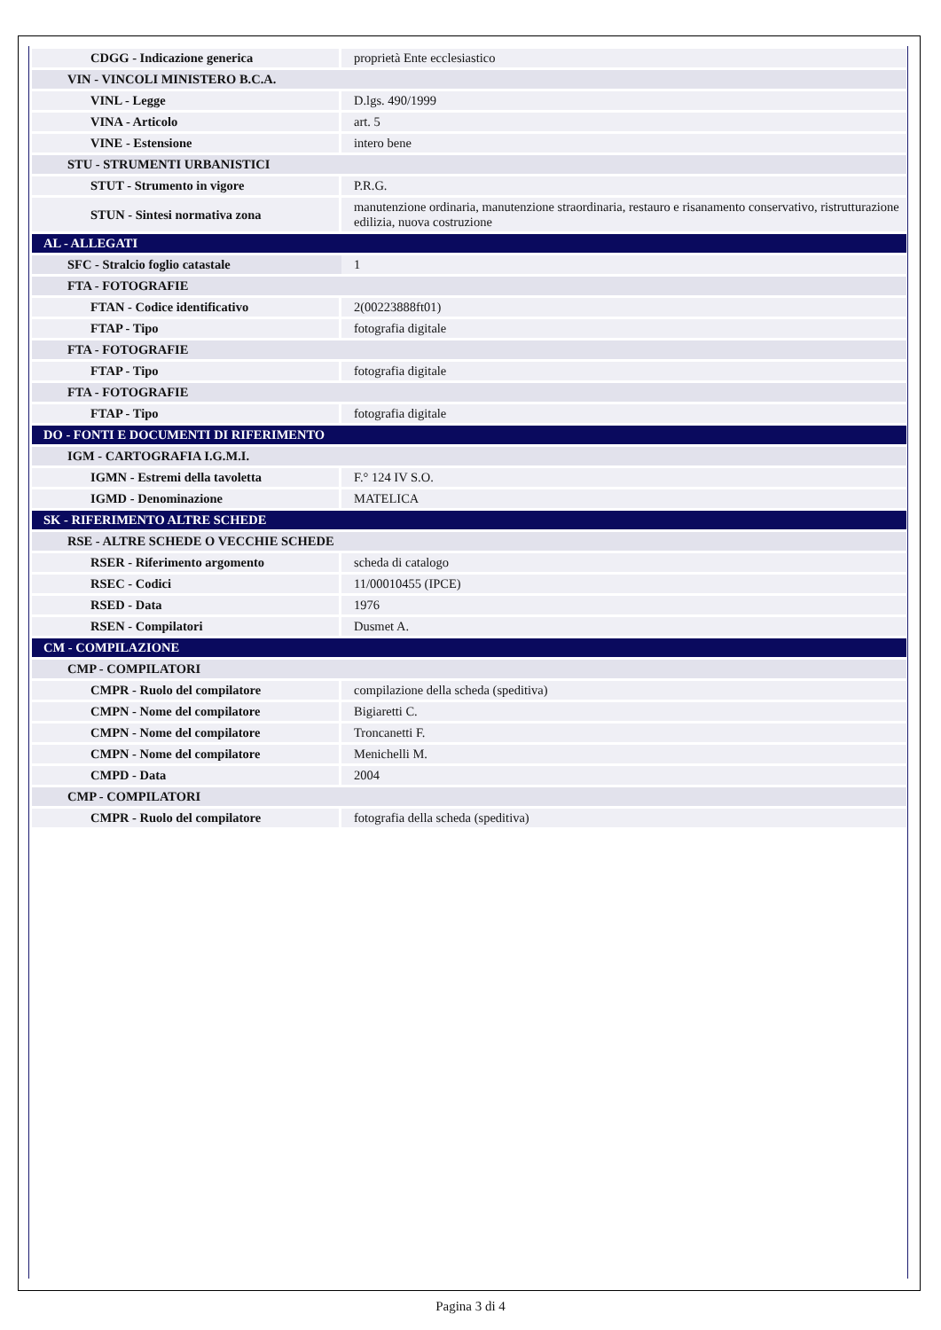| CDGG - Indicazione generica | proprietà Ente ecclesiastico |
| VIN - VINCOLI MINISTERO B.C.A. | |
| VINL - Legge | D.lgs. 490/1999 |
| VINA - Articolo | art. 5 |
| VINE - Estensione | intero bene |
| STU - STRUMENTI URBANISTICI | |
| STUT - Strumento in vigore | P.R.G. |
| STUN - Sintesi normativa zona | manutenzione ordinaria, manutenzione straordinaria, restauro e risanamento conservativo, ristrutturazione edilizia, nuova costruzione |
| AL - ALLEGATI | |
| SFC - Stralcio foglio catastale | 1 |
| FTA - FOTOGRAFIE | |
| FTAN - Codice identificativo | 2(00223888ft01) |
| FTAP - Tipo | fotografia digitale |
| FTA - FOTOGRAFIE | |
| FTAP - Tipo | fotografia digitale |
| FTA - FOTOGRAFIE | |
| FTAP - Tipo | fotografia digitale |
| DO - FONTI E DOCUMENTI DI RIFERIMENTO | |
| IGM - CARTOGRAFIA I.G.M.I. | |
| IGMN - Estremi della tavoletta | F.° 124 IV S.O. |
| IGMD - Denominazione | MATELICA |
| SK - RIFERIMENTO ALTRE SCHEDE | |
| RSE - ALTRE SCHEDE O VECCHIE SCHEDE | |
| RSER - Riferimento argomento | scheda di catalogo |
| RSEC - Codici | 11/00010455 (IPCE) |
| RSED - Data | 1976 |
| RSEN - Compilatori | Dusmet A. |
| CM - COMPILAZIONE | |
| CMP - COMPILATORI | |
| CMPR - Ruolo del compilatore | compilazione della scheda (speditiva) |
| CMPN - Nome del compilatore | Bigiaretti C. |
| CMPN - Nome del compilatore | Troncanetti F. |
| CMPN - Nome del compilatore | Menichelli M. |
| CMPD - Data | 2004 |
| CMP - COMPILATORI | |
| CMPR - Ruolo del compilatore | fotografia della scheda (speditiva) |
Pagina 3 di 4